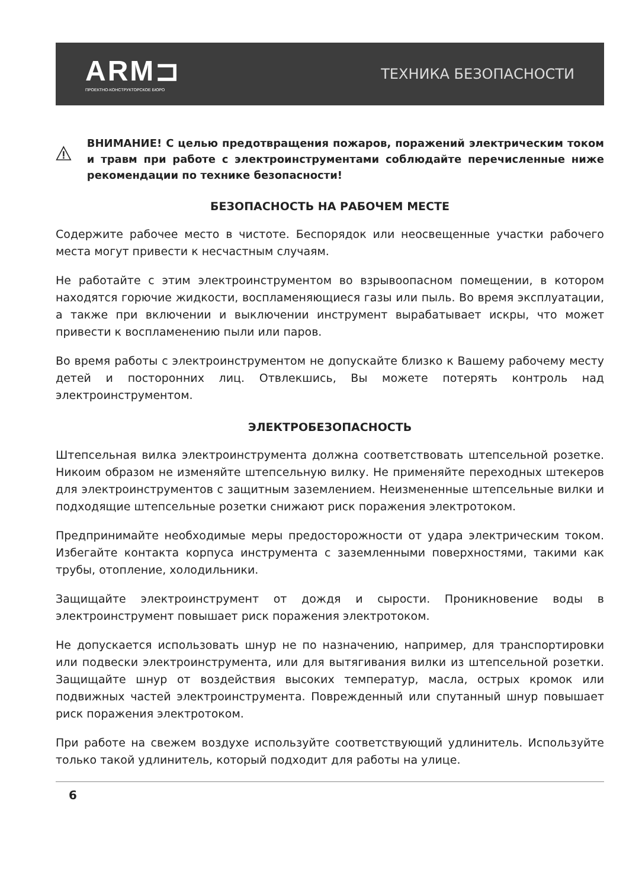ARM⊐
ПРОЕКТНО-КОНСТРУКТОРСКОЕ БЮРО
ТЕХНИКА БЕЗОПАСНОСТИ
ВНИМАНИЕ! С целью предотвращения пожаров, поражений электрическим током и травм при работе с электроинструментами соблюдайте перечисленные ниже рекомендации по технике безопасности!
БЕЗОПАСНОСТЬ НА РАБОЧЕМ МЕСТЕ
Содержите рабочее место в чистоте. Беспорядок или неосвещенные участки рабочего места могут привести к несчастным случаям.
Не работайте с этим электроинструментом во взрывоопасном помещении, в котором находятся горючие жидкости, воспламеняющиеся газы или пыль. Во время эксплуатации, а также при включении и выключении инструмент вырабатывает искры, что может привести к воспламенению пыли или паров.
Во время работы с электроинструментом не допускайте близко к Вашему рабочему месту детей и посторонних лиц. Отвлекшись, Вы можете потерять контроль над электроинструментом.
ЭЛЕКТРОБЕЗОПАСНОСТЬ
Штепсельная вилка электроинструмента должна соответствовать штепсельной розетке. Никоим образом не изменяйте штепсельную вилку. Не применяйте переходных штекеров для электроинструментов с защитным заземлением. Неизмененные штепсельные вилки и подходящие штепсельные розетки снижают риск поражения электротоком.
Предпринимайте необходимые меры предосторожности от удара электрическим током. Избегайте контакта корпуса инструмента с заземленными поверхностями, такими как трубы, отопление, холодильники.
Защищайте электроинструмент от дождя и сырости. Проникновение воды в электроинструмент повышает риск поражения электротоком.
Не допускается использовать шнур не по назначению, например, для транспортировки или подвески электроинструмента, или для вытягивания вилки из штепсельной розетки. Защищайте шнур от воздействия высоких температур, масла, острых кромок или подвижных частей электроинструмента. Поврежденный или спутанный шнур повышает риск поражения электротоком.
При работе на свежем воздухе используйте соответствующий удлинитель. Используйте только такой удлинитель, который подходит для работы на улице.
6